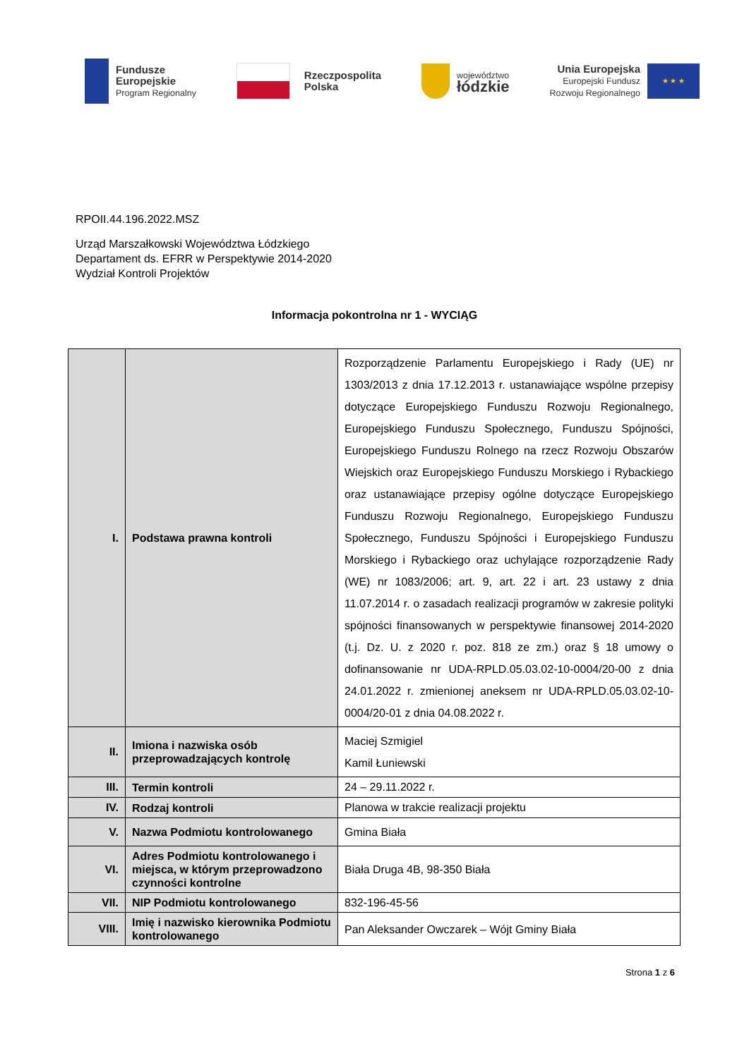Fundusze
Europejskie
Program Regionalny
Rzeczpospolita
Polska
województwo
łódzkie
Unia Europejska
Europejski Fundusz
Rozwoju Regionalnego
★ ★ ★
RPOII.44.196.2022.MSZ
Urząd Marszałkowski Województwa Łódzkiego
Departament ds. EFRR w Perspektywie 2014-2020
Wydział Kontroli Projektów
Informacja pokontrolna nr 1 - WYCIĄG
| I. | Podstawa prawna kontroli | Rozporządzenie Parlamentu Europejskiego i Rady (UE) nr 1303/2013 z dnia 17.12.2013 r. ustanawiające wspólne przepisy dotyczące Europejskiego Funduszu Rozwoju Regionalnego, Europejskiego Funduszu Społecznego, Funduszu Spójności, Europejskiego Funduszu Rolnego na rzecz Rozwoju Obszarów Wiejskich oraz Europejskiego Funduszu Morskiego i Rybackiego oraz ustanawiające przepisy ogólne dotyczące Europejskiego Funduszu Rozwoju Regionalnego, Europejskiego Funduszu Społecznego, Funduszu Spójności i Europejskiego Funduszu Morskiego i Rybackiego oraz uchylające rozporządzenie Rady (WE) nr 1083/2006; art. 9, art. 22 i art. 23 ustawy z dnia 11.07.2014 r. o zasadach realizacji programów w zakresie polityki spójności finansowanych w perspektywie finansowej 2014-2020 (t.j. Dz. U. z 2020 r. poz. 818 ze zm.) oraz § 18 umowy o dofinansowanie nr UDA-RPLD.05.03.02-10-0004/20-00 z dnia 24.01.2022 r. zmienionej aneksem nr UDA-RPLD.05.03.02-10-0004/20-01 z dnia 04.08.2022 r. |
| II. | Imiona i nazwiska osób przeprowadzających kontrolę | Maciej Szmigiel Kamil Łuniewski |
| III. | Termin kontroli | 24 – 29.11.2022 r. |
| IV. | Rodzaj kontroli | Planowa w trakcie realizacji projektu |
| V. | Nazwa Podmiotu kontrolowanego | Gmina Biała |
| VI. | Adres Podmiotu kontrolowanego i miejsca, w którym przeprowadzono czynności kontrolne | Biała Druga 4B, 98-350 Biała |
| VII. | NIP Podmiotu kontrolowanego | 832-196-45-56 |
| VIII. | Imię i nazwisko kierownika Podmiotu kontrolowanego | Pan Aleksander Owczarek – Wójt Gminy Biała |
Strona 1 z 6